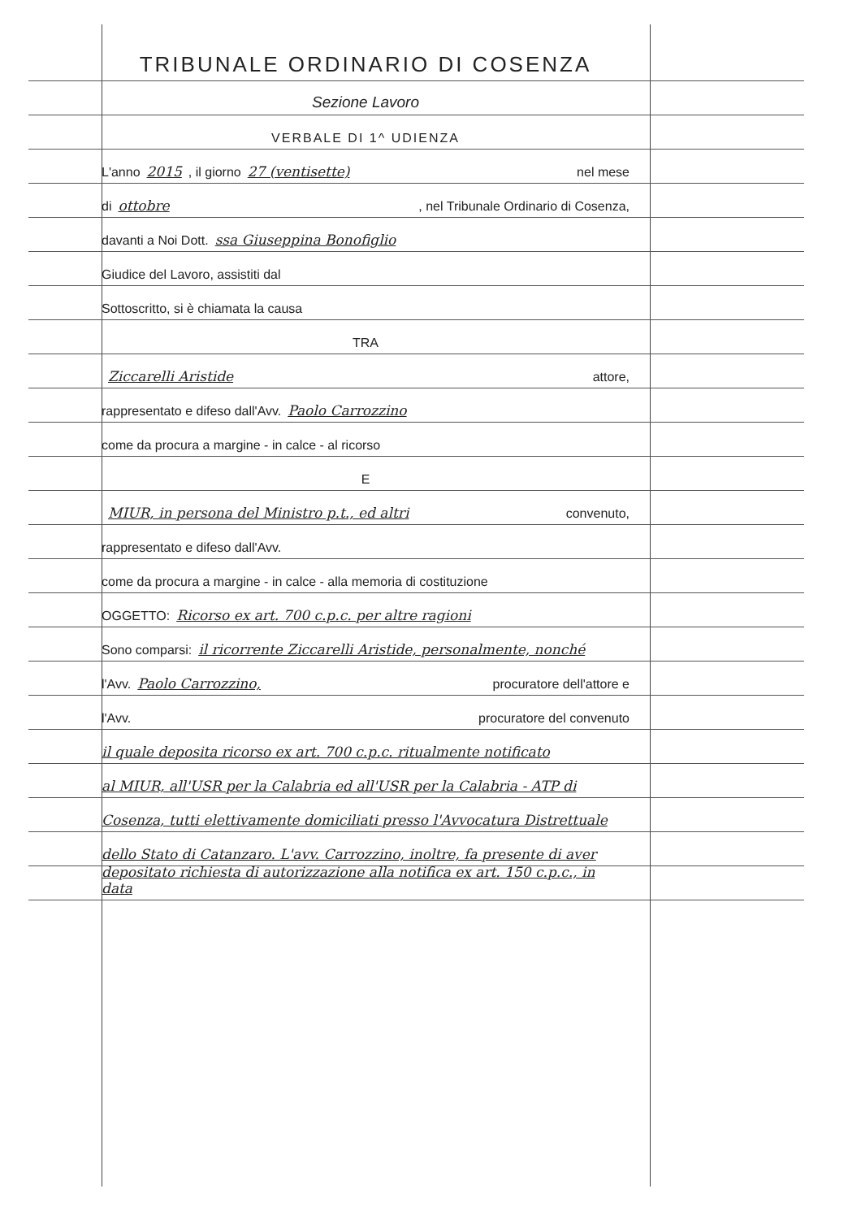TRIBUNALE ORDINARIO DI COSENZA
Sezione Lavoro
VERBALE DI 1^ UDIENZA
L'anno 2015 , il giorno 27 (ventisette) nel mese
di ottobre, nel Tribunale Ordinario di Cosenza,
davanti a Noi Dott. ssa Giuseppina Bonofiglio
Giudice del Lavoro, assistiti dal
Sottoscritto, si è chiamata la causa
TRA
Ziccarelli Aristide attore,
rappresentato e difeso dall'Avv. Paolo Carrozzino
come da procura a margine - in calce - al ricorso
E
MIUR, in persona del Ministro p.t., ed altri convenuto,
rappresentato e difeso dall'Avv.
come da procura a margine - in calce - alla memoria di costituzione
OGGETTO: Ricorso ex art. 700 c.p.c. per altre ragioni
Sono comparsi: il ricorrente Ziccarelli Aristide, personalmente, nonché
l'Avv. Paolo Carrozzino, procuratore dell'attore e
l'Avv. procuratore del convenuto
il quale deposita ricorso ex art. 700 c.p.c. ritualmente notificato
al MIUR, all'USR per la Calabria ed all'USR per la Calabria - ATP di
Cosenza, tutti elettivamente domiciliati presso l'Avvocatura Distrettuale
dello Stato di Catanzaro. L'avv. Carrozzino, inoltre, fa presente di aver
depositato richiesta di autorizzazione alla notifica ex art. 150 c.p.c., in data